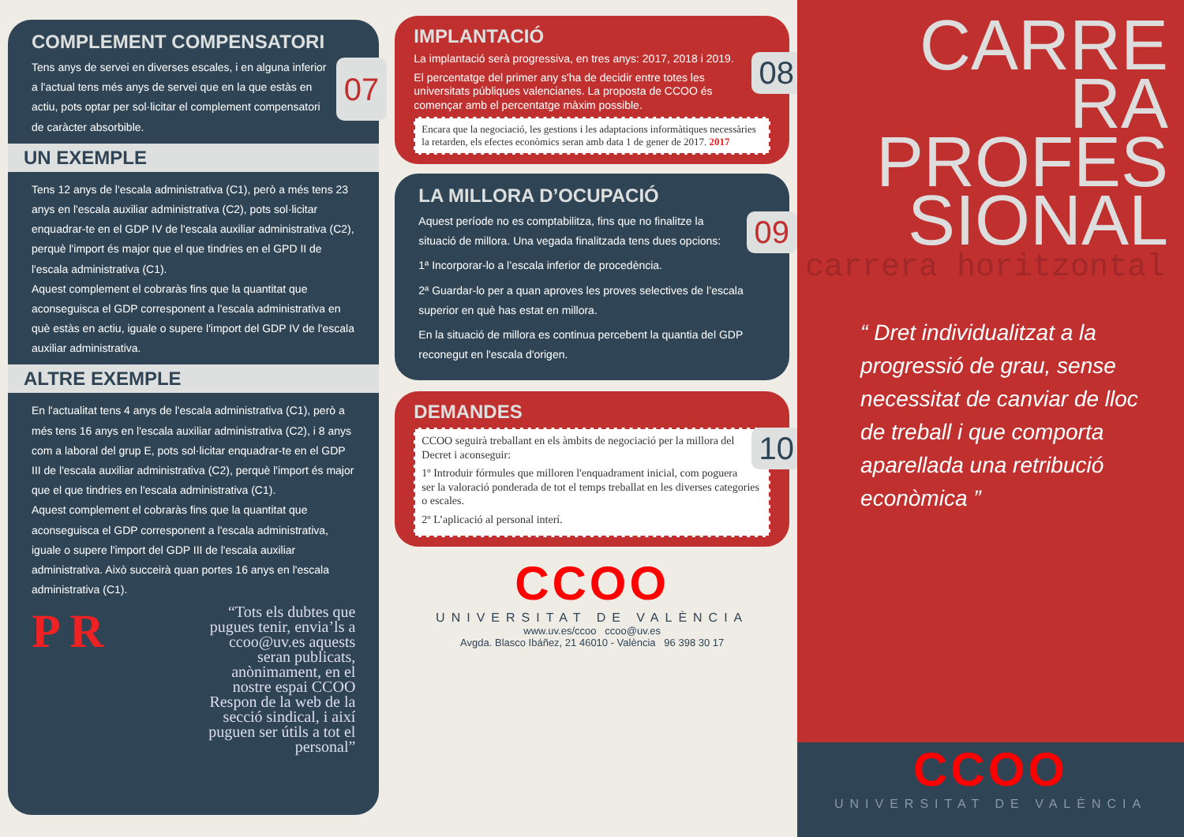COMPLEMENT COMPENSATORI
07 Tens anys de servei en diverses escales, i en alguna inferior a l'actual tens més anys de servei que en la que estàs en actiu, pots optar per sol·licitar el complement compensatori de caràcter absorbible.
UN EXEMPLE
Tens 12 anys de l'escala administrativa (C1), però a més tens 23 anys en l'escala auxiliar administrativa (C2), pots sol·licitar enquadrar-te en el GDP IV de l'escala auxiliar administrativa (C2), perquè l'import és major que el que tindries en el GPD II de l'escala administrativa (C1).
Aquest complement el cobraràs fins que la quantitat que aconseguisca el GDP corresponent a l'escala administrativa en què estàs en actiu, iguale o supere l'import del GDP IV de l'escala auxiliar administrativa.
ALTRE EXEMPLE
En l'actualitat tens 4 anys de l'escala administrativa (C1), però a més tens 16 anys en l'escala auxiliar administrativa (C2), i 8 anys com a laboral del grup E, pots sol·licitar enquadrar-te en el GDP III de l'escala auxiliar administrativa (C2), perquè l'import és major que el que tindries en l'escala administrativa (C1).
Aquest complement el cobraràs fins que la quantitat que aconseguisca el GDP corresponent a l'escala administrativa, iguale o supere l'import del GDP III de l'escala auxiliar administrativa. Això succeirà quan portes 16 anys en l'escala administrativa (C1).
P R
“Tots els dubtes que pugues tenir, envia’ls a ccoo@uv.es aquests seran publicats, anònimament, en el nostre espai CCOO Respon de la web de la secció sindical, i així puguen ser útils a tot el personal”
IMPLANTACIÓ
08
La implantació serà progressiva, en tres anys: 2017, 2018 i 2019.
El percentatge del primer any s'ha de decidir entre totes les universitats públiques valencianes. La proposta de CCOO és començar amb el percentatge màxim possible.
Encara que la negociació, les gestions i les adaptacions informàtiques necessàries la retarden, els efectes econòmics seran amb data 1 de gener de 2017. 2017
LA MILLORA D’OCUPACIÓ
09
Aquest període no es comptabilitza, fins que no finalitze la situació de millora. Una vegada finalitzada tens dues opcions:
1ª Incorporar-lo a l’escala inferior de procedència.
2ª Guardar-lo per a quan aproves les proves selectives de l’escala superior en què has estat en millora.
En la situació de millora es continua percebent la quantia del GDP reconegut en l'escala d'origen.
DEMANDES
10
CCOO seguirà treballant en els àmbits de negociació per la millora del Decret i aconseguir:
1º Introduir fórmules que milloren l'enquadrament inicial, com poguera ser la valoració ponderada de tot el temps treballat en les diverses categories o escales.
2º L’aplicació al personal interí.
CCOO
UNIVERSITAT DE VALÈNCIA
www.uv.es/ccoo ccoo@uv.es
Avgda. Blasco Ibáñez, 21 46010 - València 96 398 30 17
CARRE
RA
PROFES
SIONAL
carrera horitzontal
“ Dret individualitzat a la progressió de grau, sense necessitat de canviar de lloc de treball i que comporta aparellada una retribució econòmica ”
CCOO
UNIVERSITAT DE VALÈNCIA